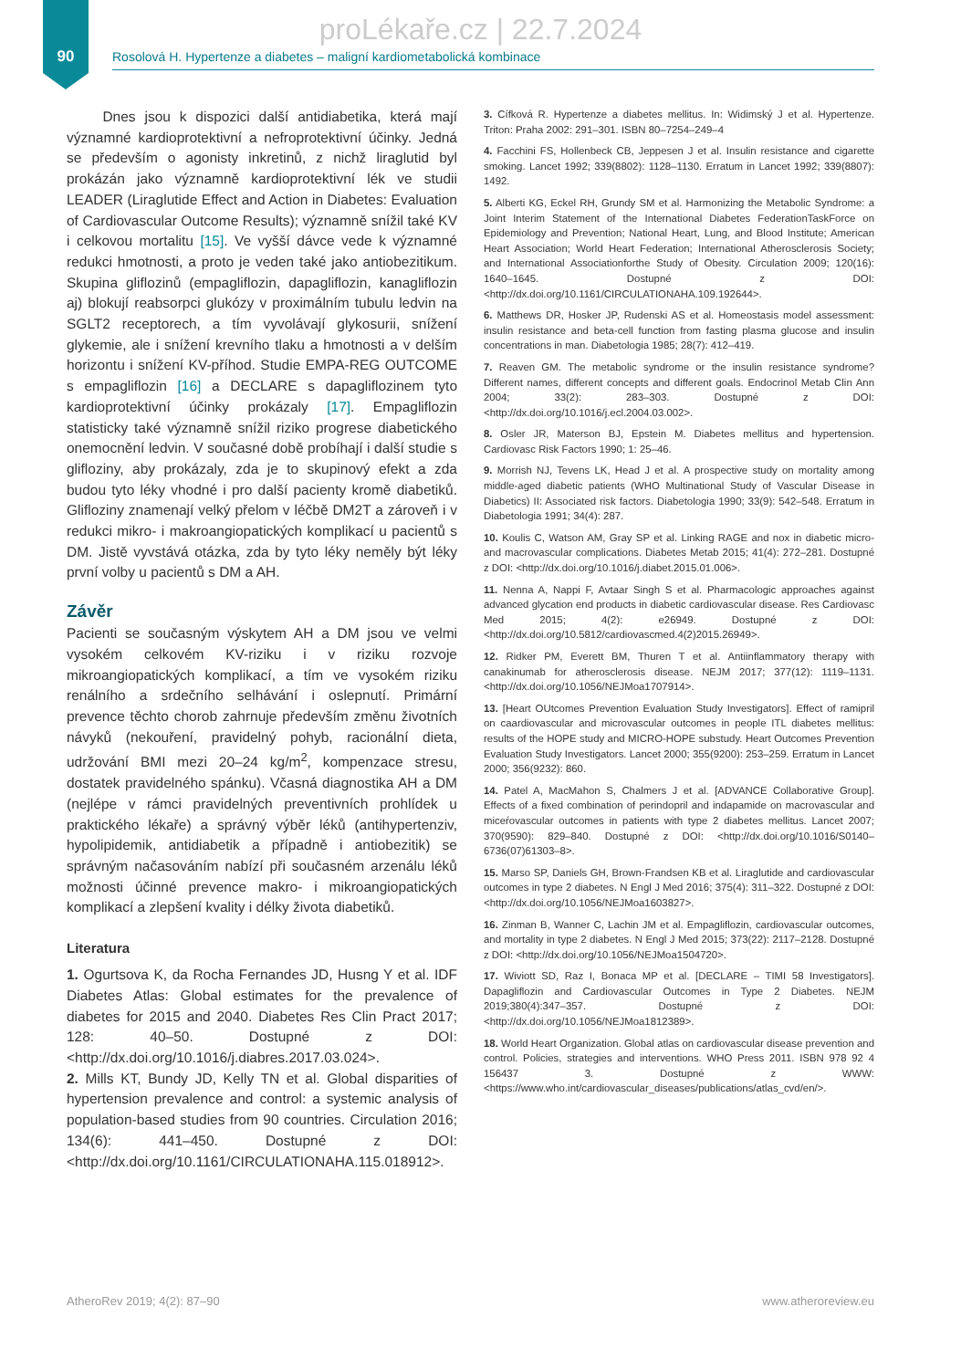90
proLékaře.cz | 22.7.2024
Rosolová H. Hypertenze a diabetes – maligní kardiometabolická kombinace
Dnes jsou k dispozici další antidiabetika, která mají významné kardioprotektivní a nefroprotektivní účinky. Jedná se především o agonisty inkretinů, z nichž liraglutid byl prokázán jako významně kardioprotektivní lék ve studii LEADER (Liraglutide Effect and Action in Diabetes: Evaluation of Cardiovascular Outcome Results); významně snížil také KV i celkovou mortalitu [15]. Ve vyšší dávce vede k významné redukci hmotnosti, a proto je veden také jako antiobezitikum. Skupina gliflozinů (empagliflozin, dapagliflozin, kanagliflozin aj) blokují reabsorpci glukózy v proximálním tubulu ledvin na SGLT2 receptorech, a tím vyvolávají glykosurii, snížení glykemie, ale i snížení krevního tlaku a hmotnosti a v delším horizontu i snížení KV-příhod. Studie EMPA-REG OUTCOME s empagliflozin [16] a DECLARE s dapagliflozinem tyto kardioprotektivní účinky prokázaly [17]. Empagliflozin statisticky také významně snížil riziko progrese diabetického onemocnění ledvin. V současné době probíhají i další studie s glifloziny, aby prokázaly, zda je to skupinový efekt a zda budou tyto léky vhodné i pro další pacienty kromě diabetiků. Glifloziny znamenají velký přelom v léčbě DM2T a zároveň i v redukci mikro- i makroangiopatických komplikací u pacientů s DM. Jistě vyvstává otázka, zda by tyto léky neměly být léky první volby u pacientů s DM a AH.
Závěr
Pacienti se současným výskytem AH a DM jsou ve velmi vysokém celkovém KV-riziku i v riziku rozvoje mikroangiopatických komplikací, a tím ve vysokém riziku renálního a srdečního selhávání i oslepnutí. Primární prevence těchto chorob zahrnuje především změnu životních návyků (nekouření, pravidelný pohyb, racionální dieta, udržování BMI mezi 20–24 kg/m<sup>2</sup>, kompenzace stresu, dostatek pravidelného spánku). Včasná diagnostika AH a DM (nejlépe v rámci pravidelných preventivních prohlídek u praktického lékaře) a správný výběr léků (antihypertenziv, hypolipidemik, antidiabetik a případně i antiobezitik) se správným načasováním nabízí při současném arzenálu léků možnosti účinné prevence makro- i mikroangiopatických komplikací a zlepšení kvality i délky života diabetiků.
Literatura
1. Ogurtsova K, da Rocha Fernandes JD, Husng Y et al. IDF Diabetes Atlas: Global estimates for the prevalence of diabetes for 2015 and 2040. Diabetes Res Clin Pract 2017; 128: 40–50. Dostupné z DOI: <http://dx.doi.org/10.1016/j.diabres.2017.03.024>.
2. Mills KT, Bundy JD, Kelly TN et al. Global disparities of hypertension prevalence and control: a systemic analysis of population-based studies from 90 countries. Circulation 2016; 134(6): 441–450. Dostupné z DOI: <http://dx.doi.org/10.1161/CIRCULATIONAHA.115.018912>.
3. Cífková R. Hypertenze a diabetes mellitus. In: Widimský J et al. Hypertenze. Triton: Praha 2002: 291–301. ISBN 80–7254–249–4
4. Facchini FS, Hollenbeck CB, Jeppesen J et al. Insulin resistance and cigarette smoking. Lancet 1992; 339(8802): 1128–1130. Erratum in Lancet 1992; 339(8807): 1492.
5. Alberti KG, Eckel RH, Grundy SM et al. Harmonizing the Metabolic Syndrome: a Joint Interim Statement of the International Diabetes FederationTaskForce on Epidemiology and Prevention; National Heart, Lung, and Blood Institute; American Heart Association; World Heart Federation; International Atherosclerosis Society; and International Associationforthe Study of Obesity. Circulation 2009; 120(16): 1640–1645. Dostupné z DOI: <http://dx.doi.org/10.1161/CIRCULATIONAHA.109.192644>.
6. Matthews DR, Hosker JP, Rudenski AS et al. Homeostasis model assessment: insulin resistance and beta-cell function from fasting plasma glucose and insulin concentrations in man. Diabetologia 1985; 28(7): 412–419.
7. Reaven GM. The metabolic syndrome or the insulin resistance syndrome? Different names, different concepts and different goals. Endocrinol Metab Clin Ann 2004; 33(2): 283–303. Dostupné z DOI: <http://dx.doi.org/10.1016/j.ecl.2004.03.002>.
8. Osler JR, Materson BJ, Epstein M. Diabetes mellitus and hypertension. Cardiovasc Risk Factors 1990; 1: 25–46.
9. Morrish NJ, Tevens LK, Head J et al. A prospective study on mortality among middle-aged diabetic patients (WHO Multinational Study of Vascular Disease in Diabetics) II: Associated risk factors. Diabetologia 1990; 33(9): 542–548. Erratum in Diabetologia 1991; 34(4): 287.
10. Koulis C, Watson AM, Gray SP et al. Linking RAGE and nox in diabetic micro- and macrovascular complications. Diabetes Metab 2015; 41(4): 272–281. Dostupné z DOI: <http://dx.doi.org/10.1016/j.diabet.2015.01.006>.
11. Nenna A, Nappi F, Avtaar Singh S et al. Pharmacologic approaches against advanced glycation end products in diabetic cardiovascular disease. Res Cardiovasc Med 2015; 4(2): e26949. Dostupné z DOI: <http://dx.doi.org/10.5812/cardiovascmed.4(2)2015.26949>.
12. Ridker PM, Everett BM, Thuren T et al. Antiinflammatory therapy with canakinumab for atherosclerosis disease. NEJM 2017; 377(12): 1119–1131. <http://dx.doi.org/10.1056/NEJMoa1707914>.
13. [Heart OUtcomes Prevention Evaluation Study Investigators]. Effect of ramipril on caardiovascular and microvascular outcomes in people ITL diabetes mellitus: results of the HOPE study and MICRO-HOPE substudy. Heart Outcomes Prevention Evaluation Study Investigators. Lancet 2000; 355(9200): 253–259. Erratum in Lancet 2000; 356(9232): 860.
14. Patel A, MacMahon S, Chalmers J et al. [ADVANCE Collaborative Group]. Effects of a fixed combination of perindopril and indapamide on macrovascular and miceŕovascular outcomes in patients with type 2 diabetes mellitus. Lancet 2007; 370(9590): 829–840. Dostupné z DOI: <http://dx.doi.org/10.1016/S0140–6736(07)61303–8>.
15. Marso SP, Daniels GH, Brown-Frandsen KB et al. Liraglutide and cardiovascular outcomes in type 2 diabetes. N Engl J Med 2016; 375(4): 311–322. Dostupné z DOI: <http://dx.doi.org/10.1056/NEJMoa1603827>.
16. Zinman B, Wanner C, Lachin JM et al. Empagliflozin, cardiovascular outcomes, and mortality in type 2 diabetes. N Engl J Med 2015; 373(22): 2117–2128. Dostupné z DOI: <http://dx.doi.org/10.1056/NEJMoa1504720>.
17. Wiviott SD, Raz I, Bonaca MP et al. [DECLARE – TIMI 58 Investigators]. Dapagliflozin and Cardiovascular Outcomes in Type 2 Diabetes. NEJM 2019;380(4):347–357. Dostupné z DOI: <http://dx.doi.org/10.1056/NEJMoa1812389>.
18. World Heart Organization. Global atlas on cardiovascular disease prevention and control. Policies, strategies and interventions. WHO Press 2011. ISBN 978 92 4 156437 3. Dostupné z WWW: <https://www.who.int/cardiovascular_diseases/publications/atlas_cvd/en/>.
AtheroRev 2019; 4(2): 87–90 www.atheroreview.eu